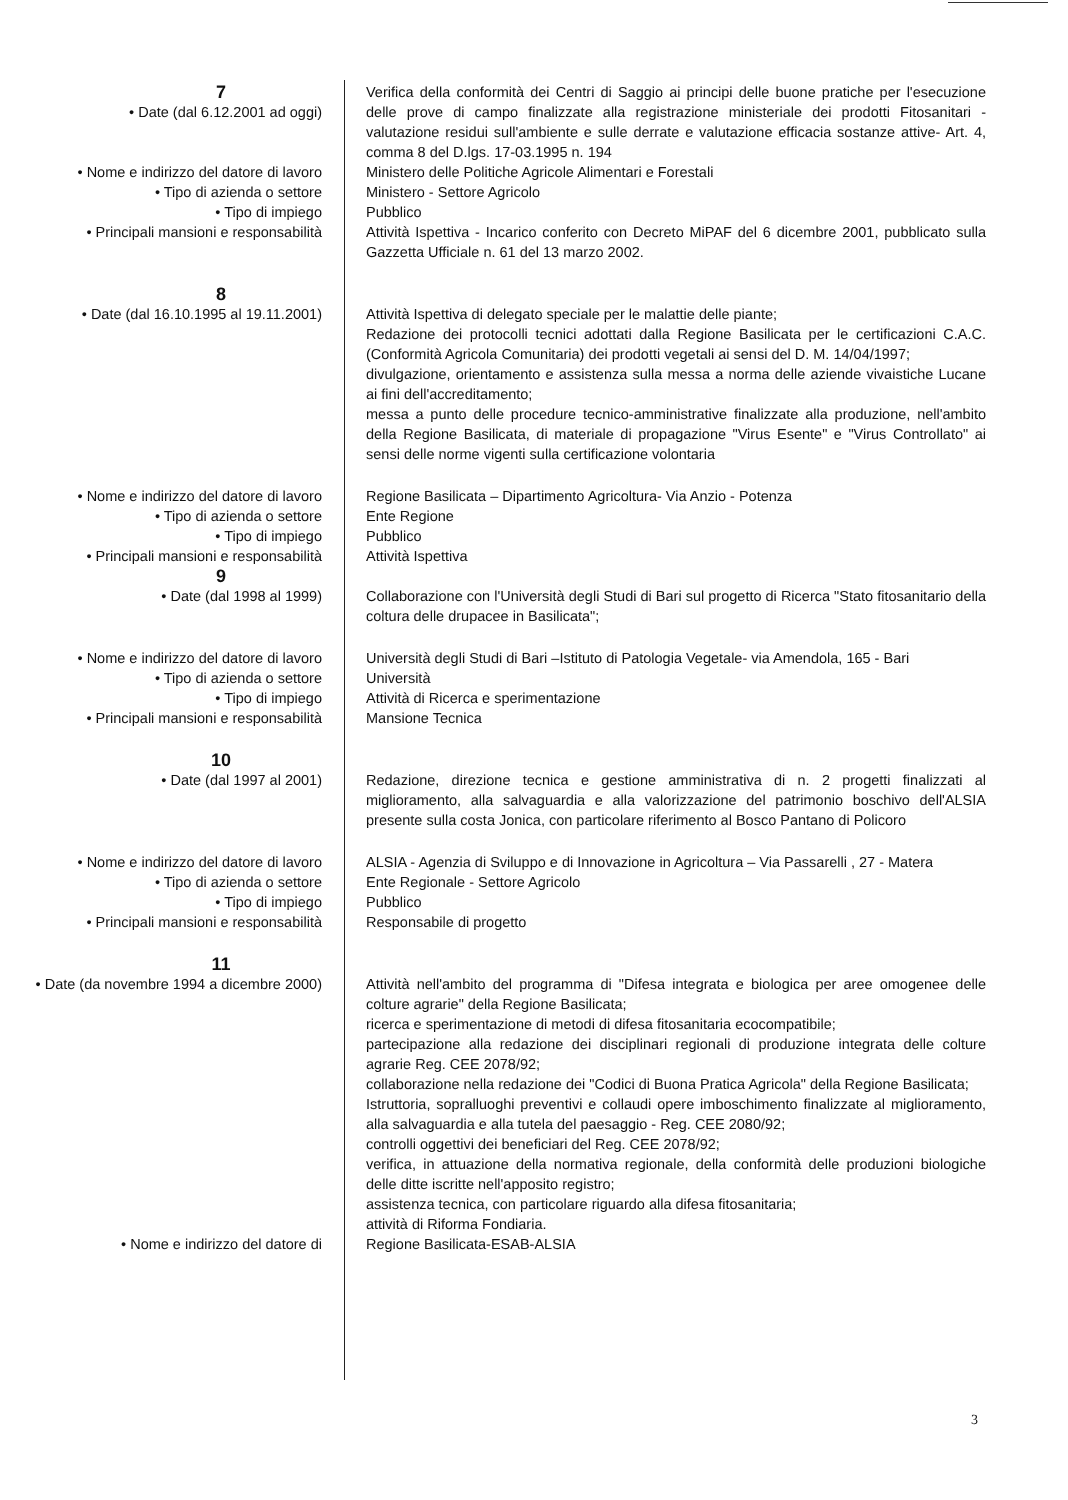7
• Date (dal 6.12.2001 ad oggi)
Verifica della conformità dei Centri di Saggio ai principi delle buone pratiche per l'esecuzione delle prove di campo finalizzate alla registrazione ministeriale dei prodotti Fitosanitari - valutazione residui sull'ambiente e sulle derrate e valutazione efficacia sostanze attive- Art. 4, comma 8 del D.lgs. 17-03.1995 n. 194
• Nome e indirizzo del datore di lavoro
Ministero delle Politiche Agricole Alimentari e Forestali
• Tipo di azienda o settore Ministero - Settore Agricolo
• Tipo di impiego Pubblico
• Principali mansioni e responsabilità
Attività Ispettiva - Incarico conferito con Decreto MiPAF del 6 dicembre 2001, pubblicato sulla Gazzetta Ufficiale n. 61 del 13 marzo 2002.
8
• Date (dal 16.10.1995 al 19.11.2001)
Attività Ispettiva di delegato speciale per le malattie delle piante;
Redazione dei protocolli tecnici adottati dalla Regione Basilicata per le certificazioni C.A.C. (Conformità Agricola Comunitaria) dei prodotti vegetali ai sensi del D. M. 14/04/1997;
divulgazione, orientamento e assistenza sulla messa a norma delle aziende vivaistiche Lucane ai fini dell'accreditamento;
messa a punto delle procedure tecnico-amministrative finalizzate alla produzione, nell'ambito della Regione Basilicata, di materiale di propagazione "Virus Esente" e "Virus Controllato" ai sensi delle norme vigenti sulla certificazione volontaria
• Nome e indirizzo del datore di lavoro
Regione Basilicata – Dipartimento Agricoltura- Via Anzio - Potenza
• Tipo di azienda o settore Ente Regione
• Tipo di impiego Pubblico
• Principali mansioni e responsabilità
Attività Ispettiva
9
• Date (dal 1998 al 1999)
Collaborazione con l'Università degli Studi di Bari sul progetto di Ricerca "Stato fitosanitario della coltura delle drupacee in Basilicata";
• Nome e indirizzo del datore di lavoro
Università degli Studi di Bari –Istituto di Patologia Vegetale- via Amendola, 165 - Bari
• Tipo di azienda o settore Università
• Tipo di impiego Attività di Ricerca e sperimentazione
• Principali mansioni e responsabilità
Mansione Tecnica
10
• Date (dal 1997 al 2001)
Redazione, direzione tecnica e gestione amministrativa di n. 2 progetti finalizzati al miglioramento, alla salvaguardia e alla valorizzazione del patrimonio boschivo dell'ALSIA presente sulla costa Jonica, con particolare riferimento al Bosco Pantano di Policoro
• Nome e indirizzo del datore di lavoro
ALSIA - Agenzia di Sviluppo e di Innovazione in Agricoltura – Via Passarelli , 27 - Matera
• Tipo di azienda o settore Ente Regionale - Settore Agricolo
• Tipo di impiego Pubblico
• Principali mansioni e responsabilità
Responsabile di progetto
11
• Date (da novembre 1994 a dicembre 2000)
Attività nell'ambito del programma di "Difesa integrata e biologica per aree omogenee delle colture agrarie" della Regione Basilicata;
ricerca e sperimentazione di metodi di difesa fitosanitaria ecocompatibile;
partecipazione alla redazione dei disciplinari regionali di produzione integrata delle colture agrarie Reg. CEE 2078/92;
collaborazione nella redazione dei "Codici di Buona Pratica Agricola" della Regione Basilicata;
Istruttoria, sopralluoghi preventivi e collaudi opere imboschimento finalizzate al miglioramento, alla salvaguardia e alla tutela del paesaggio - Reg. CEE 2080/92;
controlli oggettivi dei beneficiari del Reg. CEE 2078/92;
verifica, in attuazione della normativa regionale, della conformità delle produzioni biologiche delle ditte iscritte nell'apposito registro;
assistenza tecnica, con particolare riguardo alla difesa fitosanitaria;
attività di Riforma Fondiaria.
• Nome e indirizzo del datore di Regione Basilicata-ESAB-ALSIA
3